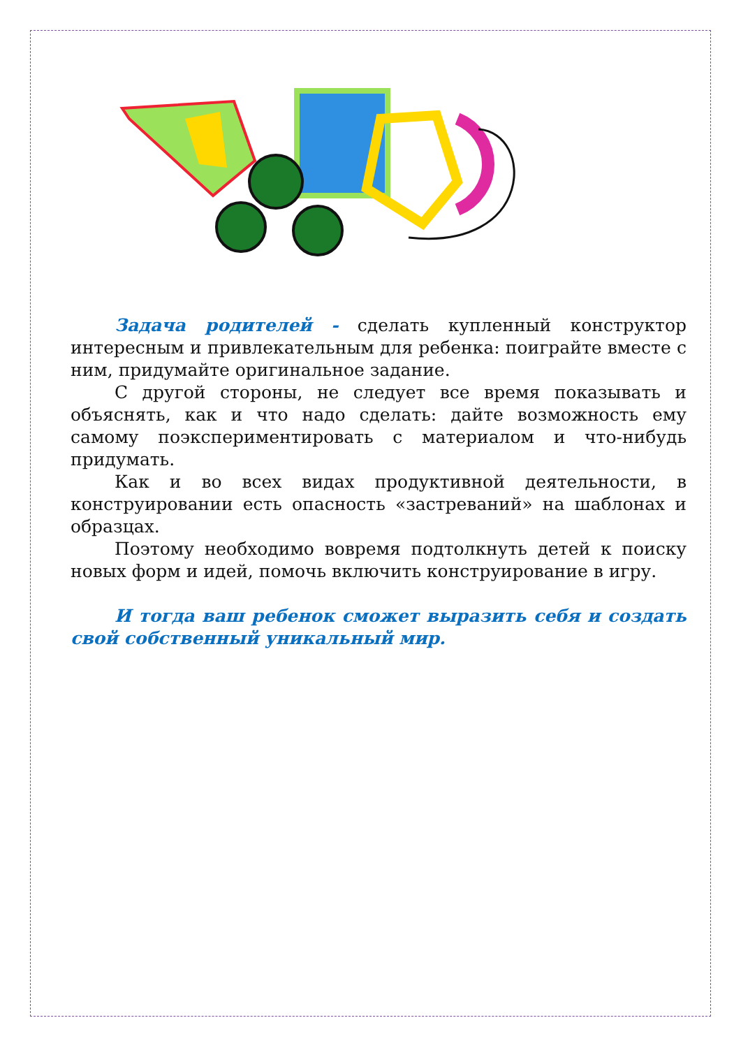Задача родителей - сделать купленный конструктор интересным и привлекательным для ребенка: поиграйте вместе с ним, придумайте оригинальное задание.
С другой стороны, не следует все время показывать и объяснять, как и что надо сделать: дайте возможность ему самому поэкспериментировать с материалом и что-нибудь придумать.
Как и во всех видах продуктивной деятельности, в конструировании есть опасность «застреваний» на шаблонах и образцах.
Поэтому необходимо вовремя подтолкнуть детей к поиску новых форм и идей, помочь включить конструирование в игру.
И тогда ваш ребенок сможет выразить себя и создать свой собственный уникальный мир.